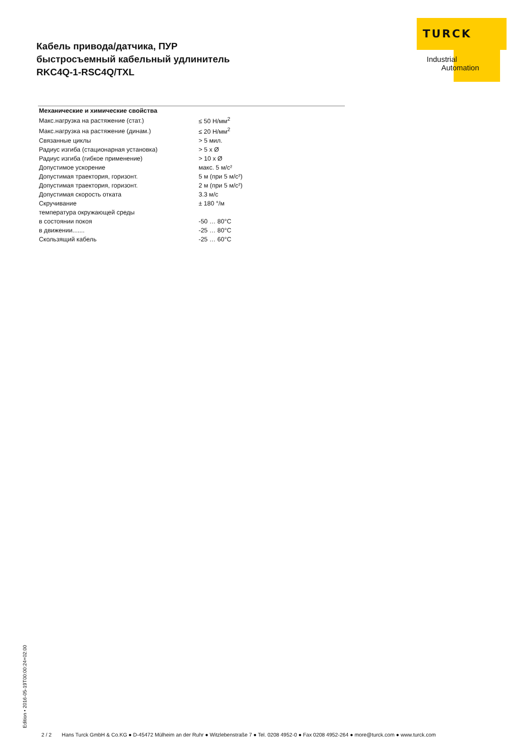Кабель привода/датчика, ПУР
быстросъемный кабельный удлинитель
RKC4Q-1-RSC4Q/TXL
TURCK
Industrial
Automation
| Механические и химические свойства | |
| --- | --- |
| Макс.нагрузка на растяжение (стат.) | ≤ 50 Н/мм<sup>2</sup> |
| Макс.нагрузка на растяжение (динам.) | ≤ 20 Н/мм<sup>2</sup> |
| Связанные циклы | > 5 мил. |
| Радиус изгиба (стационарная установка) | > 5 x Ø |
| Радиус изгиба (гибкое применение) | > 10 x Ø |
| Допустимое ускорение | макс. 5 м/с² |
| Допустимая траектория, горизонт. | 5 м (при 5 м/с²) |
| Допустимая траектория, горизонт. | 2 м (при 5 м/с²) |
| Допустимая скорость отката | 3.3 м/с |
| Скручивание | ± 180 °/м |
| температура окружающей среды | |
| в состоянии покоя | -50 … 80°C |
| в движении....... | -25 … 80°C |
| Скользящий кабель | -25 … 60°C |
Edition • 2016-05-19T00:00:24+02:00
2 / 2 Hans Turck GmbH & Co.KG ● D-45472 Mülheim an der Ruhr ● Witzlebenstraße 7 ● Tel. 0208 4952-0 ● Fax 0208 4952-264 ● more@turck.com ● www.turck.com